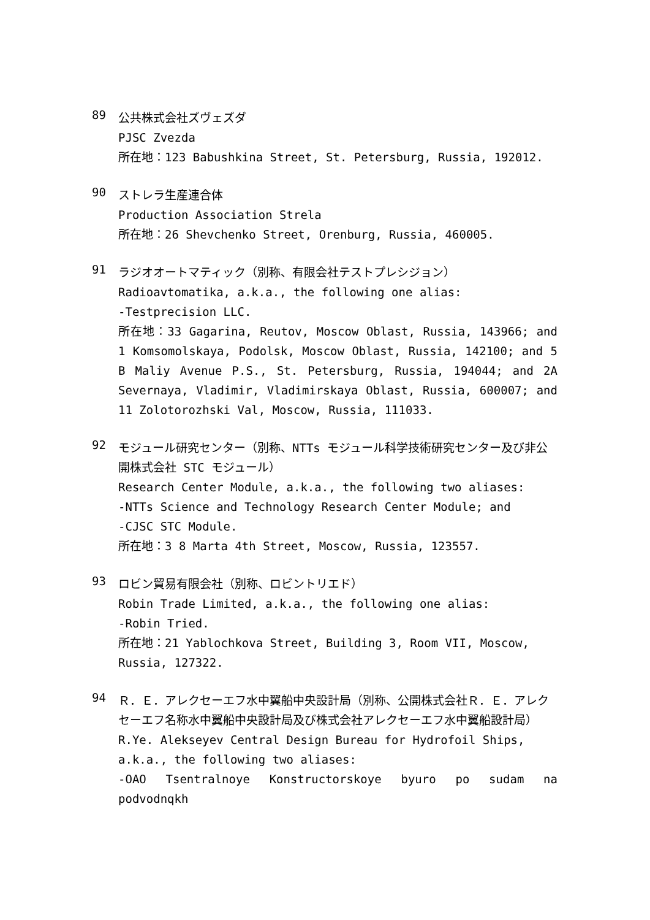89
公共株式会社ズヴェズダ
PJSC Zvezda
所在地：123 Babushkina Street, St. Petersburg, Russia, 192012.
90
ストレラ生産連合体
Production Association Strela
所在地：26 Shevchenko Street, Orenburg, Russia, 460005.
91
ラジオオートマティック（別称、有限会社テストプレシジョン）
Radioavtomatika, a.k.a., the following one alias:
-Testprecision LLC.
所在地：33 Gagarina, Reutov, Moscow Oblast, Russia, 143966; and 1 Komsomolskaya, Podolsk, Moscow Oblast, Russia, 142100; and 5 B Maliy Avenue P.S., St. Petersburg, Russia, 194044; and 2A Severnaya, Vladimir, Vladimirskaya Oblast, Russia, 600007; and 11 Zolotorozhski Val, Moscow, Russia, 111033.
92
モジュール研究センター（別称、NTTs モジュール科学技術研究センター及び非公開株式会社 STC モジュール）
Research Center Module, a.k.a., the following two aliases:
-NTTs Science and Technology Research Center Module; and
-CJSC STC Module.
所在地：3 8 Marta 4th Street, Moscow, Russia, 123557.
93
ロビン貿易有限会社（別称、ロビントリエド）
Robin Trade Limited, a.k.a., the following one alias:
-Robin Tried.
所在地：21 Yablochkova Street, Building 3, Room VII, Moscow, Russia, 127322.
94
Ｒ．Ｅ．アレクセーエフ水中翼船中央設計局（別称、公開株式会社Ｒ．Ｅ．アレクセーエフ名称水中翼船中央設計局及び株式会社アレクセーエフ水中翼船設計局）
R.Ye. Alekseyev Central Design Bureau for Hydrofoil Ships, a.k.a., the following two aliases:
-OAO Tsentralnoye Konstructorskoye byuro po sudam na podvodnqkh